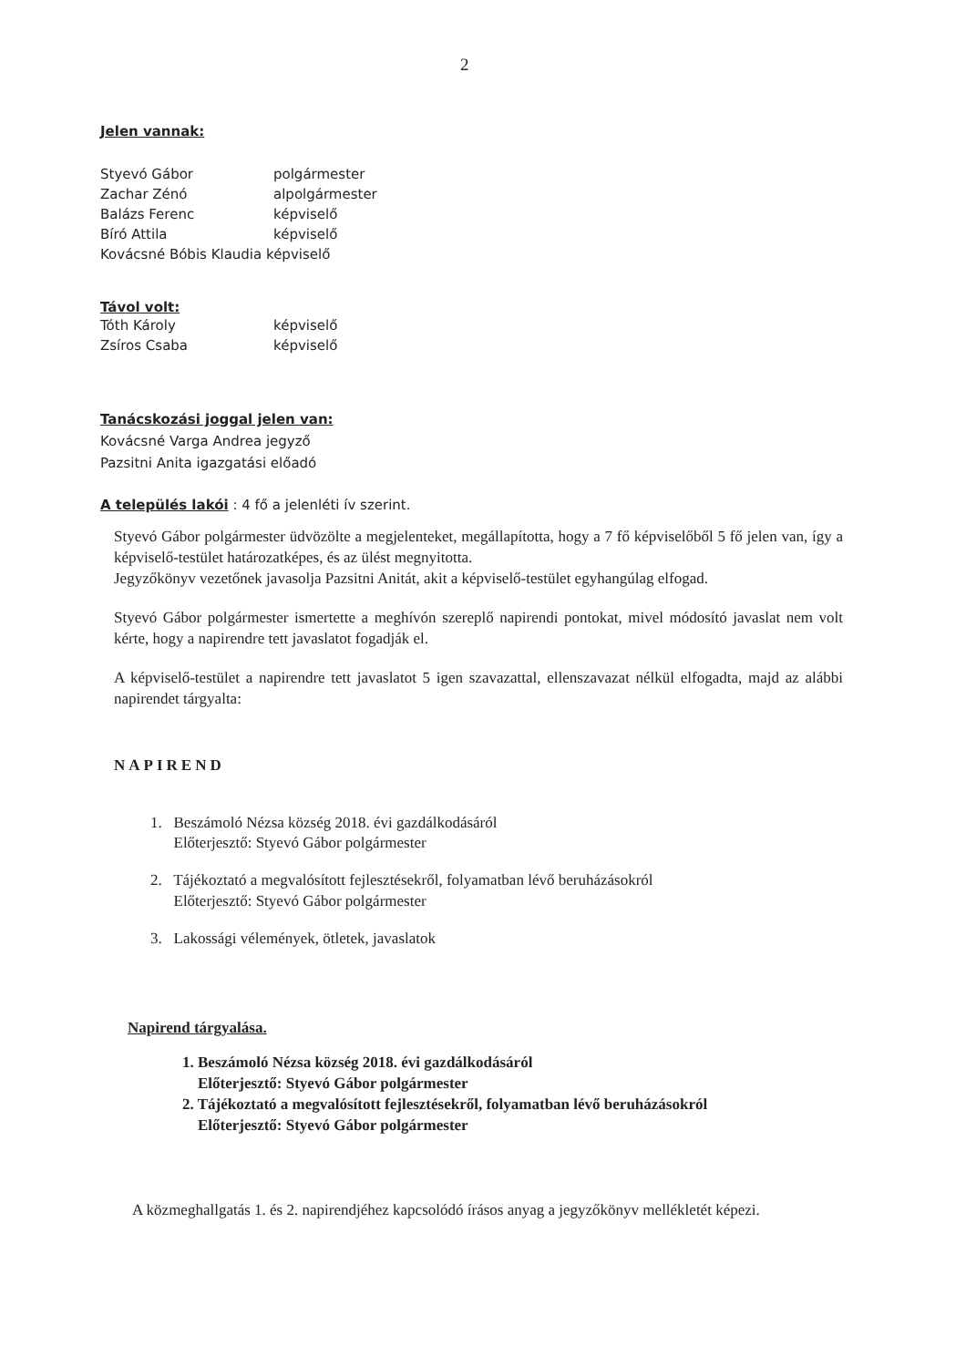2
Jelen vannak:
| Styevó Gábor | polgármester |
| Zachar Zénó | alpolgármester |
| Balázs Ferenc | képviselő |
| Bíró Attila | képviselő |
| Kovácsné Bóbis Klaudia képviselő | |
Távol volt:
| Tóth Károly | képviselő |
| Zsíros Csaba | képviselő |
Tanácskozási joggal jelen van:
Kovácsné Varga Andrea jegyző
Pazsitni Anita igazgatási előadó
A település lakói : 4 fő a jelenléti ív szerint.
Styevó Gábor polgármester üdvözölte a megjelenteket, megállapította, hogy a 7 fő képviselőből 5 fő jelen van, így a képviselő-testület határozatképes, és az ülést megnyitotta.
Jegyzőkönyv vezetőnek javasolja Pazsitni Anitát, akit a képviselő-testület egyhangúlag elfogad.
Styevó Gábor polgármester ismertette a meghívón szereplő napirendi pontokat, mivel módosító javaslat nem volt kérte, hogy a napirendre tett javaslatot fogadják el.
A képviselő-testület a napirendre tett javaslatot 5 igen szavazattal, ellenszavazat nélkül elfogadta, majd az alábbi napirendet tárgyalta:
NAPIREND
1. Beszámoló Nézsa község 2018. évi gazdálkodásáról
Előterjesztő: Styevó Gábor polgármester
2. Tájékoztató a megvalósított fejlesztésekről, folyamatban lévő beruházásokról
Előterjesztő: Styevó Gábor polgármester
3. Lakossági vélemények, ötletek, javaslatok
Napirend tárgyalása.
1. Beszámoló Nézsa község 2018. évi gazdálkodásáról
Előterjesztő: Styevó Gábor polgármester
2. Tájékoztató a megvalósított fejlesztésekről, folyamatban lévő beruházásokról
Előterjesztő: Styevó Gábor polgármester
A közmeghallgatás 1. és 2. napirendjéhez kapcsolódó írásos anyag a jegyzőkönyv mellékletét képezi.